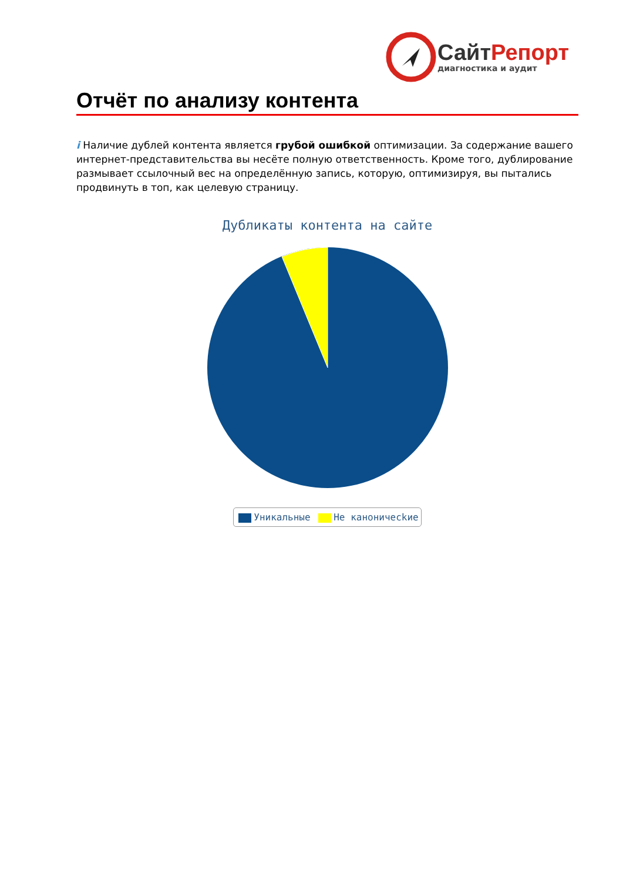СайтРепорт
диагностика и аудит
Отчёт по анализу контента
i Наличие дублей контента является грубой ошибкой оптимизации. За содержание вашего интернет-представительства вы несёте полную ответственность. Кроме того, дублирование размывает ссылочный вес на определённую запись, которую, оптимизируя, вы пытались продвинуть в топ, как целевую страницу.
Дубликаты контента на сайте
Уникальные Не каноничесkие